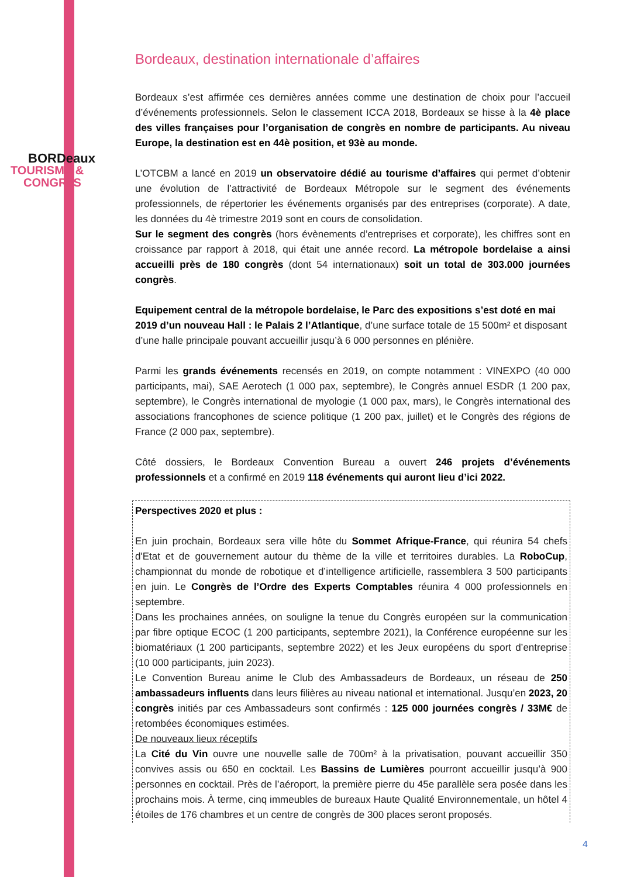BORDeaux
TOURISME &
CONGRèS
Bordeaux, destination internationale d’affaires
Bordeaux s’est affirmée ces dernières années comme une destination de choix pour l’accueil d’événements professionnels. Selon le classement ICCA 2018, Bordeaux se hisse à la 4è place des villes françaises pour l’organisation de congrès en nombre de participants. Au niveau Europe, la destination est en 44è position, et 93è au monde.
L’OTCBM a lancé en 2019 un observatoire dédié au tourisme d’affaires qui permet d’obtenir une évolution de l’attractivité de Bordeaux Métropole sur le segment des événements professionnels, de répertorier les événements organisés par des entreprises (corporate). A date, les données du 4è trimestre 2019 sont en cours de consolidation.
Sur le segment des congrès (hors évènements d’entreprises et corporate), les chiffres sont en croissance par rapport à 2018, qui était une année record. La métropole bordelaise a ainsi accueilli près de 180 congrès (dont 54 internationaux) soit un total de 303.000 journées congrès.
Equipement central de la métropole bordelaise, le Parc des expositions s’est doté en mai 2019 d’un nouveau Hall : le Palais 2 l’Atlantique, d’une surface totale de 15 500m² et disposant d’une halle principale pouvant accueillir jusqu’à 6 000 personnes en plénière.
Parmi les grands événements recensés en 2019, on compte notamment : VINEXPO (40 000 participants, mai), SAE Aerotech (1 000 pax, septembre), le Congrès annuel ESDR (1 200 pax, septembre), le Congrès international de myologie (1 000 pax, mars), le Congrès international des associations francophones de science politique (1 200 pax, juillet) et le Congrès des régions de France (2 000 pax, septembre).
Côté dossiers, le Bordeaux Convention Bureau a ouvert 246 projets d’événements professionnels et a confirmé en 2019 118 événements qui auront lieu d’ici 2022.
Perspectives 2020 et plus :
En juin prochain, Bordeaux sera ville hôte du Sommet Afrique-France, qui réunira 54 chefs d'Etat et de gouvernement autour du thème de la ville et territoires durables. La RoboCup, championnat du monde de robotique et d’intelligence artificielle, rassemblera 3 500 participants en juin. Le Congrès de l’Ordre des Experts Comptables réunira 4 000 professionnels en septembre.
Dans les prochaines années, on souligne la tenue du Congrès européen sur la communication par fibre optique ECOC (1 200 participants, septembre 2021), la Conférence européenne sur les biomatériaux (1 200 participants, septembre 2022) et les Jeux européens du sport d’entreprise (10 000 participants, juin 2023).
Le Convention Bureau anime le Club des Ambassadeurs de Bordeaux, un réseau de 250 ambassadeurs influents dans leurs filières au niveau national et international. Jusqu’en 2023, 20 congrès initiés par ces Ambassadeurs sont confirmés : 125 000 journées congrès / 33M€ de retombées économiques estimées.
De nouveaux lieux réceptifs
La Cité du Vin ouvre une nouvelle salle de 700m² à la privatisation, pouvant accueillir 350 convives assis ou 650 en cocktail. Les Bassins de Lumières pourront accueillir jusqu’à 900 personnes en cocktail. Près de l’aéroport, la première pierre du 45e parallèle sera posée dans les prochains mois. À terme, cinq immeubles de bureaux Haute Qualité Environnementale, un hôtel 4 étoiles de 176 chambres et un centre de congrès de 300 places seront proposés.
4